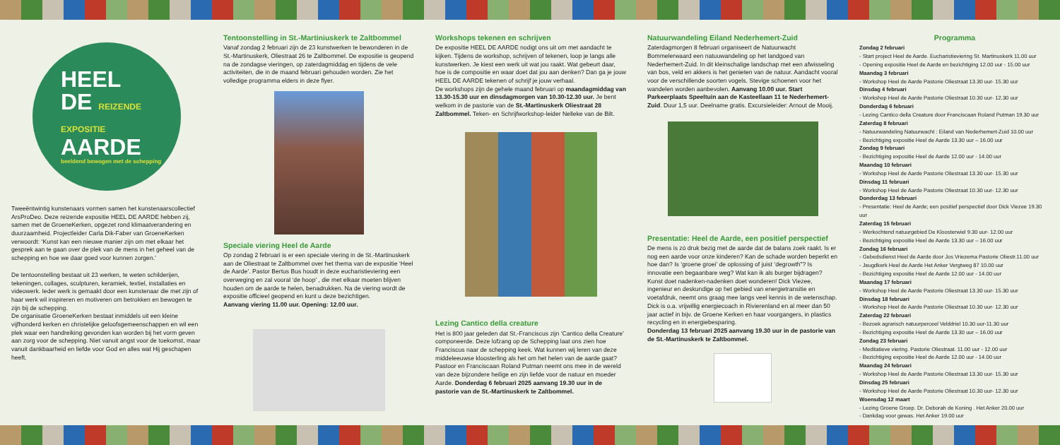HEEL
DE REIZENDE EXPOSITIE
AARDE
beeldend bewogen met de schepping
Tweeëntwintig kunstenaars vormen samen het kunstenaarscollectief ArsProDeo. Deze reizende expositie HEEL DE AARDE hebben zij, samen met de GroeneKerken, opgezet rond klimaatverandering en duurzaamheid. Projectleider Carla Dik-Faber van GroeneKerken verwoordt: ‘Kunst kan een nieuwe manier zijn om met elkaar het gesprek aan te gaan over de plek van de mens in het geheel van de schepping en hoe we daar goed voor kunnen zorgen.’
De tentoonstelling bestaat uit 23 werken, te weten schilderijen, tekeningen, collages, sculpturen, keramiek, textiel, installaties en videowerk. Ieder werk is gemaakt door een kunstenaar die met zijn of haar werk wil inspireren en motiveren om betrokken en bewogen te zijn bij de schepping.
De organisatie GroeneKerken bestaat inmiddels uit een kleine vijfhonderd kerken en christelijke geloofsgemeenschappen en wil een plek waar een handreiking gevonden kan worden bij het vorm geven aan zorg voor de schepping. Niet vanuit angst voor de toekomst, maar vanuit dankbaarheid en liefde voor God en alles wat Hij geschapen heeft.
Tentoonstelling in St.-Martiniuskerk te Zaltbommel
Vanaf zondag 2 februari zijn de 23 kunstwerken te bewonderen in de St.-Martinuskerk, Oliestraat 26 te Zaltbommel. De expositie is geopend na de zondagse vieringen, op zaterdagmiddag en tijdens de vele activiteiten, die in de maand februari gehouden worden. Zie het volledige programma elders in deze flyer.
Speciale viering Heel de Aarde
Op zondag 2 februari is er een speciale viering in de St.-Martinuskerk aan de Oliestraat te Zaltbommel over het thema van de expositie ‘Heel de Aarde’. Pastor Bertus Bus houdt in deze eucharistieviering een overweging en zal vooral ‘de hoop’ , die met elkaar moeten blijven houden om de aarde te helen, benadrukken. Na de viering wordt de expositie officieel geopend en kunt u deze bezichtigen.
Aanvang viering 11.00 uur. Opening: 12.00 uur.
Workshops tekenen en schrijven
De expositie HEEL DE AARDE nodigt ons uit om met aandacht te kijken. Tijdens de workshop, schrijven of tekenen, loop je langs alle kunstwerken. Je kiest een werk uit wat jou raakt. Wat gebeurt daar, hoe is de compositie en waar doet dat jou aan denken? Dan ga je jouw HEEL DE AARDE tekenen of schrijf je jouw verhaal.
De workshops zijn de gehele maand februari op maandagmiddag van 13.30-15.30 uur en dinsdagmorgen van 10.30-12.30 uur. Je bent welkom in de pastorie van de St.-Martinuskerk Oliestraat 28 Zaltbommel. Teken- en Schrijfworkshop-leider Nelleke van de Bilt.
Lezing Cantico della creature
Het is 800 jaar geleden dat St.-Franciscus zijn ‘Cantico della Creature’ componeerde. Deze lofzang op de Schepping laat ons zien hoe Franciscus naar de schepping keek. Wat kunnen wij leren van deze middeleeuwse kloosterling als het om het helen van de aarde gaat? Pastoor en Franciscaan Roland Putman neemt ons mee in de wereld van deze bijzondere heilige en zijn liefde voor de natuur en moeder Aarde. Donderdag 6 februari 2025 aanvang 19.30 uur in de pastorie van de St.-Martinuskerk te Zaltbommel.
Natuurwandeling Eiland Nederhemert-Zuid
Zaterdagmorgen 8 februari organiseert de Natuurwacht Bommelerwaard een natuuwandeling op het landgoed van Nederhemert-Zuid. In dit kleinschalige landschap met een afwisseling van bos, veld en akkers is het genieten van de natuur. Aandacht vooral voor de verschillende soorten vogels. Stevige schoenen voor het wandelen worden aanbevolen. Aanvang 10.00 uur. Start Parkeerplaats Speeltuin aan de Kasteellaan 11 te Nederhemert-Zuid. Duur 1,5 uur. Deelname gratis. Excursieleider: Arnout de Mooij.
Presentatie: Heel de Aarde, een positief perspectief
De mens is zó druk bezig met de aarde dat de balans zoek raakt. Is er nog een aarde voor onze kinderen? Kan de schade worden beperkt en hoe dan? Is ‘groene groei’ de oplossing of juist ‘degrowth”? Is innovatie een begaanbare weg? Wat kan ik als burger bijdragen? Kunst doet nadenken-nadenken doet wonderen! Dick Viezee, ingenieur en deskundige op het gebied van energietransitie en voetafdruk, neemt ons graag mee langs veel kennis in de wetenschap. Dick is o.a. vrijwillig energiecoach in Rivierenland en al meer dan 50 jaar actief in bijv. de Groene Kerken en haar voorgangers, in plastics recycling en in energiebesparing.
Donderdag 13 februari 2025 aanvang 19.30 uur in de pastorie van de St.-Martinuskerk te Zaltbommel.
Programma
Zondag 2 februari
- Start project Heel de Aarde. Eucharistieviering St. Martinuskerk 11.00 uur
- Opening expositie Heel de Aarde en bezichtiging 12.00 uur - 15.00 uur
Maandag 3 februari
- Workshop Heel de Aarde Pastorie Oliestraat 13.30 uur- 15.30 uur
Dinsdag 4 februari
- Workshop Heel de Aarde Pastorie Oliestraat 10.30 uur- 12.30 uur
Donderdag 6 februari
- Lezing Cantico della Creature door Franciscaan Roland Putman 19.30 uur
Zaterdag 8 februari
- Natuurwandeling Natuurwacht : Eiland van Nederhemert-Zuid 10.00 uur
- Bezichtiging expositie Heel de Aarde 13.30 uur – 16.00 uur
Zondag 9 februari
- Bezichtiging expositie Heel de Aarde 12.00 uur - 14.00 uur
Maandag 10 februari
- Workshop Heel de Aarde Pastorie Oliestraat 13.30 uur- 15.30 uur
Dinsdag 11 februari
- Workshop Heel de Aarde Pastorie Oliestraat 10.30 uur- 12.30 uur
Donderdag 13 februari
- Presentatie: Heel de Aarde; een positief perspectief door Dick Viezee 19.30 uur
Zaterdag 15 februari
- Werkochtend natuurgebied De Kloosterwiel 9.30 uur- 12.00 uur
- Bezichtiging expositie Heel de Aarde 13.30 uur – 16.00 uur
Zondag 16 februari
- Gebedsdienst Heel de Aarde door Jos Vriezema Pastorie Oliestr.11.00 uur
- Jeugdkerk Heel de Aarde Het Anker Vergtweg 87 10.00 uur
- Bezichtiging expositie Heel de Aarde 12.00 uur - 14.00 uur
Maandag 17 februari
- Workshop Heel de Aarde Pastorie Oliestraat 13.30 uur- 15.30 uur
Dinsdag 18 februari
- Workshop Heel de Aarde Pastorie Oliestraat 10.30 uur- 12.30 uur
Zaterdag 22 februari
- Bezoek agrarisch natuurperceel Velddriel 10.30 uur-11.30 uur
- Bezichtiging expositie Heel de Aarde 13.30 uur – 16.00 uur
Zondag 23 februari
- Meditatieve viering. Pastorie Oliestraat. 11.00 uur - 12.00 uur
- Bezichtiging expositie Heel de Aarde 12.00 uur - 14.00 uur
Maandag 24 februari
- Workshop Heel de Aarde Pastorie Oliestraat 13.30 uur- 15.30 uur
Dinsdag 25 februari
- Workshop Heel de Aarde Pastorie Oliestraat 10.30 uur- 12.30 uur
Woensdag 12 maart
- Lezing Groene Groep. Dr. Deborah de Koning . Het Anker 20.00 uur
- Dankdag voor gewas. Het Anker 19.00 uur